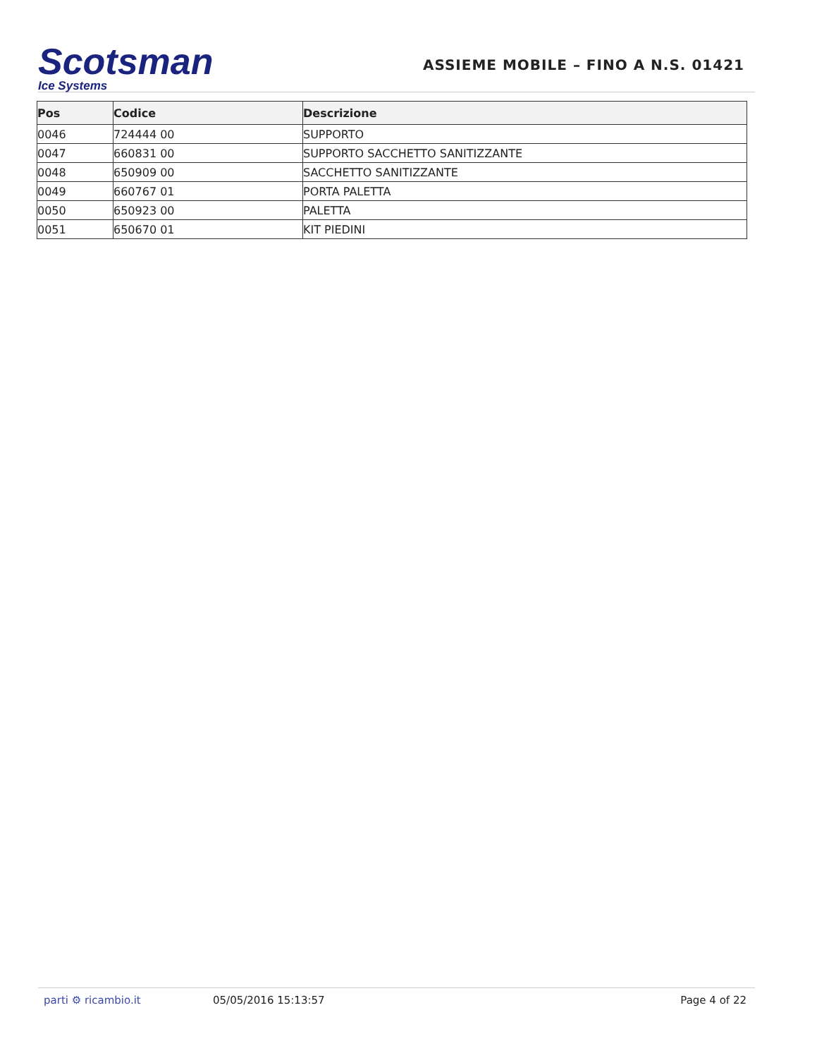Scotsman
Ice Systems
ASSIEME MOBILE – FINO A N.S. 01421
| Pos | Codice | Descrizione |
| --- | --- | --- |
| 0046 | 724444 00 | SUPPORTO |
| 0047 | 660831 00 | SUPPORTO SACCHETTO SANITIZZANTE |
| 0048 | 650909 00 | SACCHETTO SANITIZZANTE |
| 0049 | 660767 01 | PORTA PALETTA |
| 0050 | 650923 00 | PALETTA |
| 0051 | 650670 01 | KIT PIEDINI |
parti ⚙ ricambio.it 05/05/2016 15:13:57 Page 4 of 22